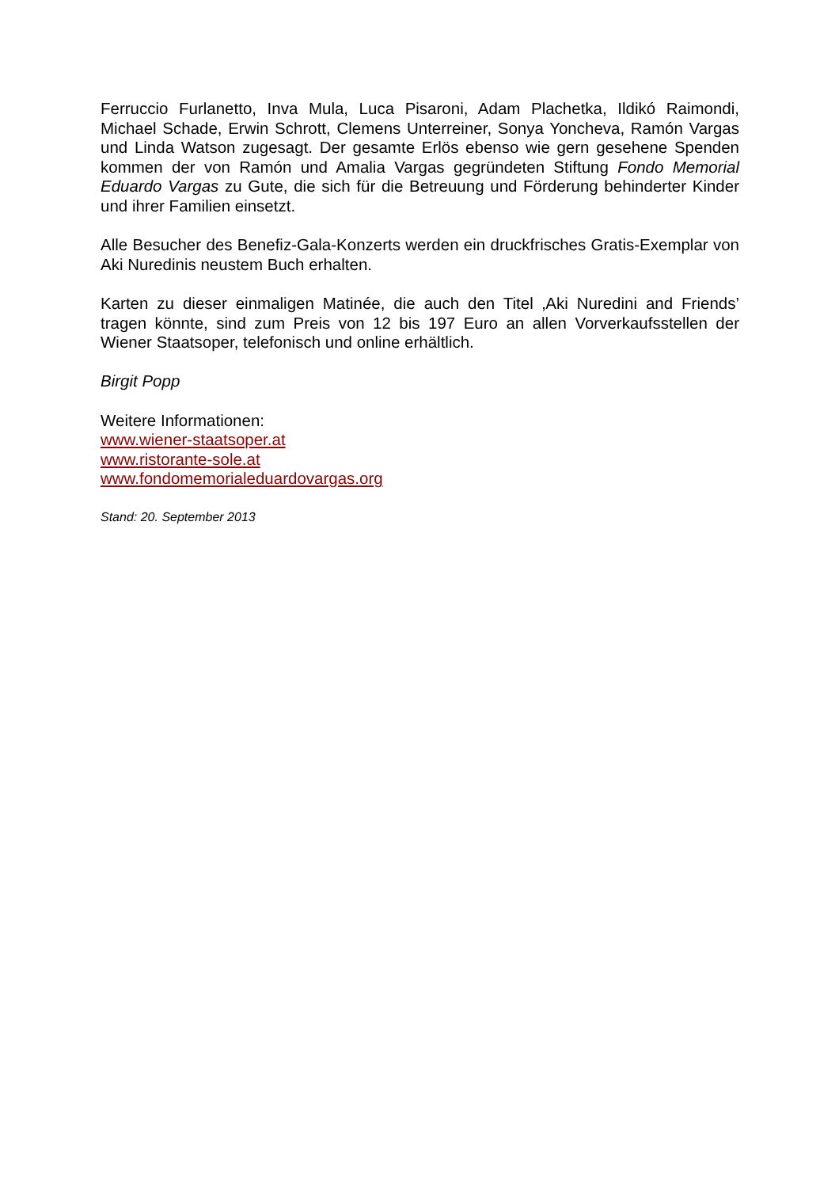Ferruccio Furlanetto, Inva Mula, Luca Pisaroni, Adam Plachetka, Ildikó Raimondi, Michael Schade, Erwin Schrott, Clemens Unterreiner, Sonya Yoncheva, Ramón Vargas und Linda Watson zugesagt. Der gesamte Erlös ebenso wie gern gesehene Spenden kommen der von Ramón und Amalia Vargas gegründeten Stiftung Fondo Memorial Eduardo Vargas zu Gute, die sich für die Betreuung und Förderung behinderter Kinder und ihrer Familien einsetzt.
Alle Besucher des Benefiz-Gala-Konzerts werden ein druckfrisches Gratis-Exemplar von Aki Nuredinis neustem Buch erhalten.
Karten zu dieser einmaligen Matinée, die auch den Titel ‚Aki Nuredini and Friends’ tragen könnte, sind zum Preis von 12 bis 197 Euro an allen Vorverkaufsstellen der Wiener Staatsoper, telefonisch und online erhältlich.
Birgit Popp
Weitere Informationen:
www.wiener-staatsoper.at
www.ristorante-sole.at
www.fondomemorialeduardovargas.org
Stand: 20. September 2013